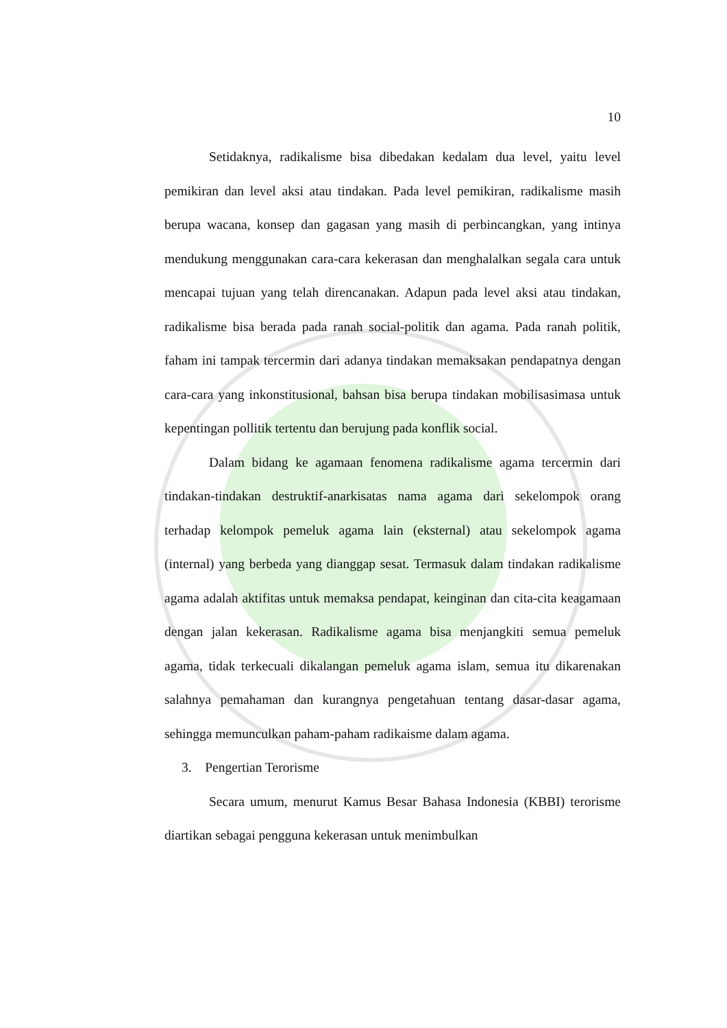10
Setidaknya, radikalisme bisa dibedakan kedalam dua level, yaitu level pemikiran dan level aksi atau tindakan. Pada level pemikiran, radikalisme masih berupa wacana, konsep dan gagasan yang masih di perbincangkan, yang intinya mendukung menggunakan cara-cara kekerasan dan menghalalkan segala cara untuk mencapai tujuan yang telah direncanakan. Adapun pada level aksi atau tindakan, radikalisme bisa berada pada ranah social-politik dan agama. Pada ranah politik, faham ini tampak tercermin dari adanya tindakan memaksakan pendapatnya dengan cara-cara yang inkonstitusional, bahsan bisa berupa tindakan mobilisasimasa untuk kepentingan pollitik tertentu dan berujung pada konflik social.
Dalam bidang ke agamaan fenomena radikalisme agama tercermin dari tindakan-tindakan destruktif-anarkisatas nama agama dari sekelompok orang terhadap kelompok pemeluk agama lain (eksternal) atau sekelompok agama (internal) yang berbeda yang dianggap sesat. Termasuk dalam tindakan radikalisme agama adalah aktifitas untuk memaksa pendapat, keinginan dan cita-cita keagamaan dengan jalan kekerasan. Radikalisme agama bisa menjangkiti semua pemeluk agama, tidak terkecuali dikalangan pemeluk agama islam, semua itu dikarenakan salahnya pemahaman dan kurangnya pengetahuan tentang dasar-dasar agama, sehingga memunculkan paham-paham radikaisme dalam agama.
3. Pengertian Terorisme
Secara umum, menurut Kamus Besar Bahasa Indonesia (KBBI) terorisme diartikan sebagai pengguna kekerasan untuk menimbulkan